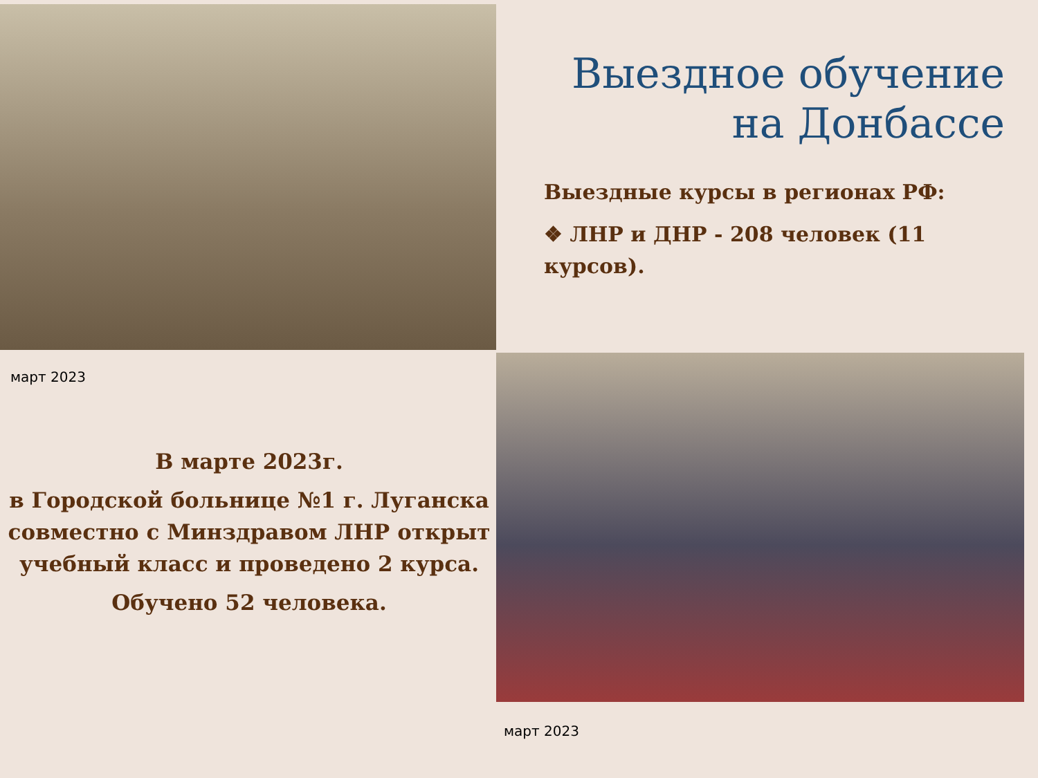Выездное обучение на Донбассе
Выездные курсы в регионах РФ:
❖ ЛНР и ДНР - 208 человек (11 курсов).
март 2023
В марте 2023г.
в Городской больнице №1 г. Луганска совместно с Минздравом ЛНР открыт учебный класс и проведено 2 курса.
Обучено 52 человека.
март 2023